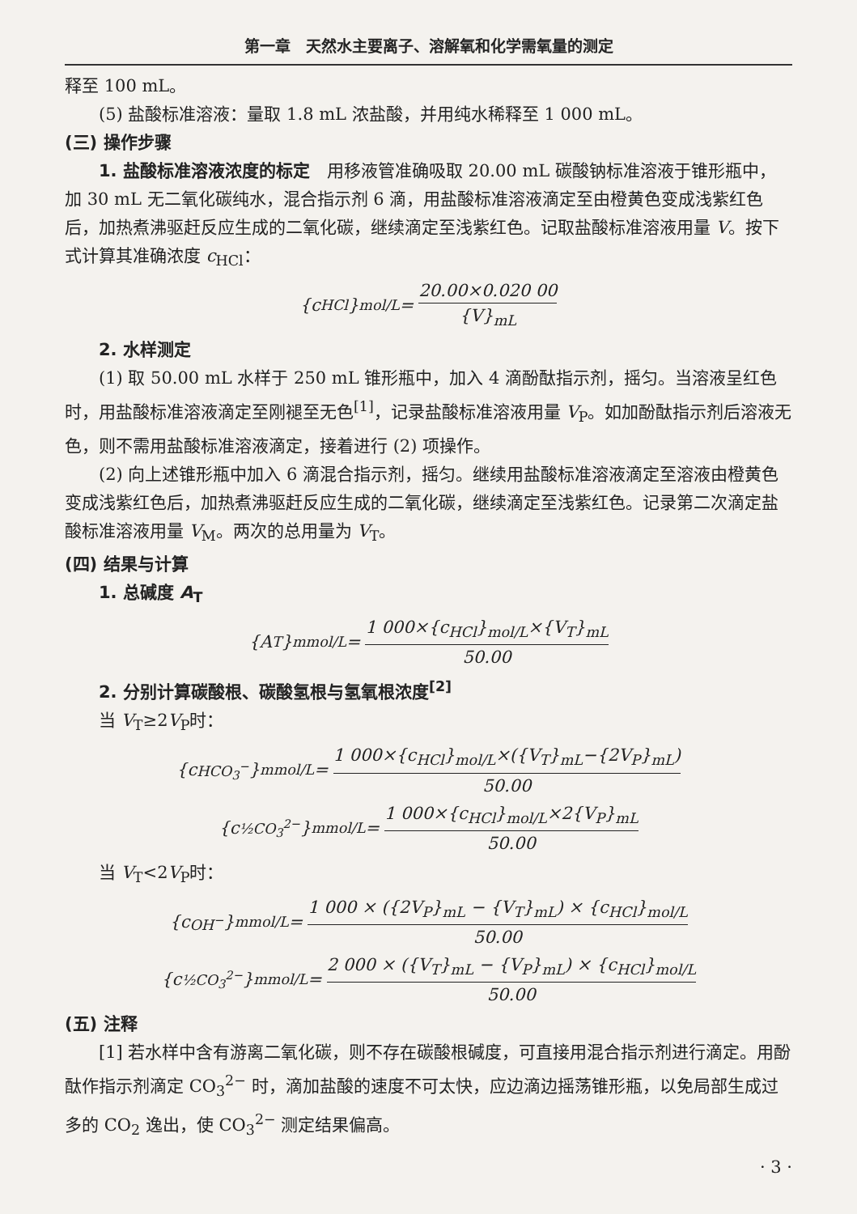第一章　天然水主要离子、溶解氧和化学需氧量的测定
释至 100 mL。
(5) 盐酸标准溶液：量取 1.8 mL 浓盐酸，并用纯水稀释至 1 000 mL。
(三) 操作步骤
1. 盐酸标准溶液浓度的标定　用移液管准确吸取 20.00 mL 碳酸钠标准溶液于锥形瓶中，加 30 mL 无二氧化碳纯水，混合指示剂 6 滴，用盐酸标准溶液滴定至由橙黄色变成浅紫红色后，加热煮沸驱赶反应生成的二氧化碳，继续滴定至浅紫红色。记取盐酸标准溶液用量 V。按下式计算其准确浓度 c<sub>HCl</sub>：
{ c<sub>HCl</sub>}<sub>mol/L</sub>= 20.00×0.020 00 {V}<sub>mL</sub>
2. 水样测定
(1) 取 50.00 mL 水样于 250 mL 锥形瓶中，加入 4 滴酚酞指示剂，摇匀。当溶液呈红色时，用盐酸标准溶液滴定至刚褪至无色<sup>[1]</sup>，记录盐酸标准溶液用量 V<sub>P</sub>。如加酚酞指示剂后溶液无色，则不需用盐酸标准溶液滴定，接着进行 (2) 项操作。
(2) 向上述锥形瓶中加入 6 滴混合指示剂，摇匀。继续用盐酸标准溶液滴定至溶液由橙黄色变成浅紫红色后，加热煮沸驱赶反应生成的二氧化碳，继续滴定至浅紫红色。记录第二次滴定盐酸标准溶液用量 V<sub>M</sub>。两次的总用量为 V<sub>T</sub>。
(四) 结果与计算
1. 总碱度 A<sub>T</sub>
{ A<sub>T</sub>}<sub>mmol/L</sub>= 1 000×{c<sub>HCl</sub>}<sub>mol/L</sub>×{V<sub>T</sub>}<sub>mL</sub> 50.00
2. 分别计算碳酸根、碳酸氢根与氢氧根浓度<sup>[2]</sup>
当 V<sub>T</sub>≥2V<sub>P</sub>时：
{ c<sub>HCO<sub>3</sub><sup>−</sup></sub>}<sub>mmol/L</sub>= 1 000×{c<sub>HCl</sub>}<sub>mol/L</sub>×({V<sub>T</sub>}<sub>mL</sub>−{2V<sub>P</sub>}<sub>mL</sub>) 50.00
{ c<sub>½CO<sub>3</sub><sup>2−</sup></sub>}<sub>mmol/L</sub>= 1 000×{c<sub>HCl</sub>}<sub>mol/L</sub>×2{V<sub>P</sub>}<sub>mL</sub> 50.00
当 V<sub>T</sub><2V<sub>P</sub>时：
{ c<sub>OH<sup>−</sup></sub>}<sub>mmol/L</sub> = 1 000 × ({2V<sub>P</sub>}<sub>mL</sub> − {V<sub>T</sub>}<sub>mL</sub>) × {c<sub>HCl</sub>}<sub>mol/L</sub> 50.00
{ c<sub>½CO<sub>3</sub><sup>2−</sup></sub>}<sub>mmol/L</sub> = 2 000 × ({V<sub>T</sub>}<sub>mL</sub> − {V<sub>P</sub>}<sub>mL</sub>) × {c<sub>HCl</sub>}<sub>mol/L</sub> 50.00
(五) 注释
[1] 若水样中含有游离二氧化碳，则不存在碳酸根碱度，可直接用混合指示剂进行滴定。用酚酞作指示剂滴定 CO<sub>3</sub><sup>2−</sup> 时，滴加盐酸的速度不可太快，应边滴边摇荡锥形瓶，以免局部生成过多的 CO<sub>2</sub> 逸出，使 CO<sub>3</sub><sup>2−</sup> 测定结果偏高。
· 3 ·